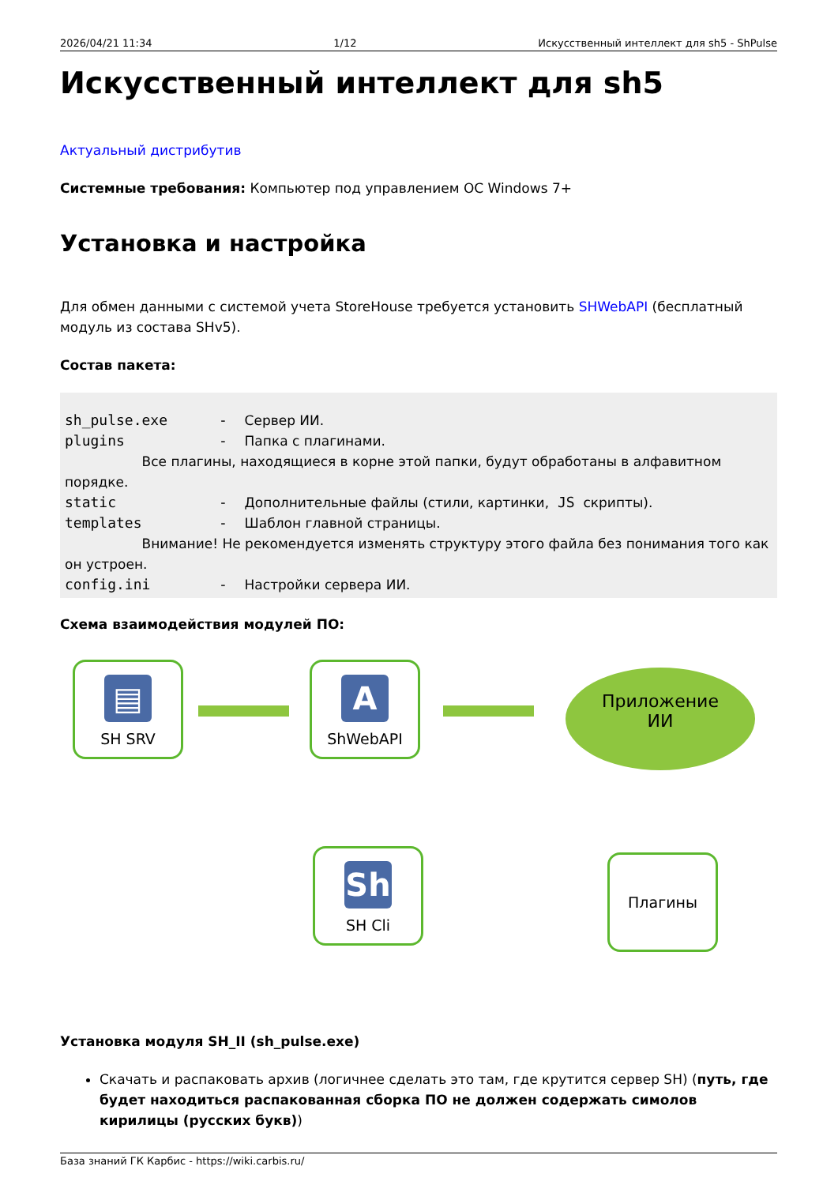2026/04/21 11:34 1/12 Искусственный интеллект для sh5 - ShPulse
Искусственный интеллект для sh5
Актуальный дистрибутив
Системные требования: Компьютер под управлением ОС Windows 7+
Установка и настройка
Для обмен данными с системой учета StoreHouse требуется установить SHWebAPI (бесплатный модуль из состава SHv5).
Состав пакета:
sh_pulse.exe      -  Сервер ИИ.
plugins           -  Папка с плагинами.
         Все плагины, находящиеся в корне этой папки, будут обработаны в алфавитном порядке.
static            -  Дополнительные файлы (стили, картинки, JS скрипты).
templates         -  Шаблон главной страницы.
         Внимание! Не рекомендуется изменять структуру этого файла без понимания того как он устроен.
config.ini        -  Настройки сервера ИИ.
Схема взаимодействия модулей ПО:
▤
SH SRV
A
ShWebAPI
Приложение
ИИ
Sh
SH Cli
Плагины
Установка модуля SH_II (sh_pulse.exe)
Скачать и распаковать архив (логичнее сделать это там, где крутится сервер SH) (путь, где будет находиться распакованная сборка ПО не должен содержать симолов кирилицы (русских букв))
База знаний ГК Карбис - https://wiki.carbis.ru/